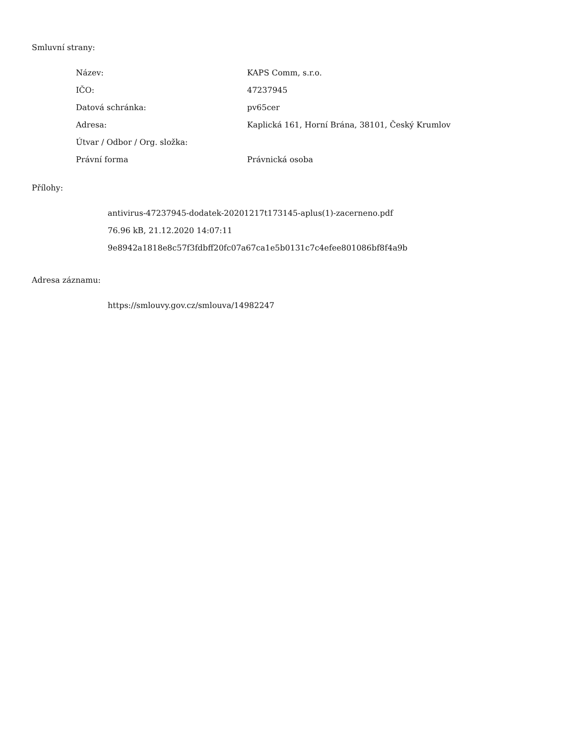Smluvní strany:
| Název: | KAPS Comm, s.r.o. |
| IČO: | 47237945 |
| Datová schránka: | pv65cer |
| Adresa: | Kaplická 161, Horní Brána, 38101, Český Krumlov |
| Útvar / Odbor / Org. složka: | |
| Právní forma | Právnická osoba |
Přílohy:
antivirus-47237945-dodatek-20201217t173145-aplus(1)-zacerneno.pdf
76.96 kB, 21.12.2020 14:07:11
9e8942a1818e8c57f3fdbff20fc07a67ca1e5b0131c7c4efee801086bf8f4a9b
Adresa záznamu:
https://smlouvy.gov.cz/smlouva/14982247